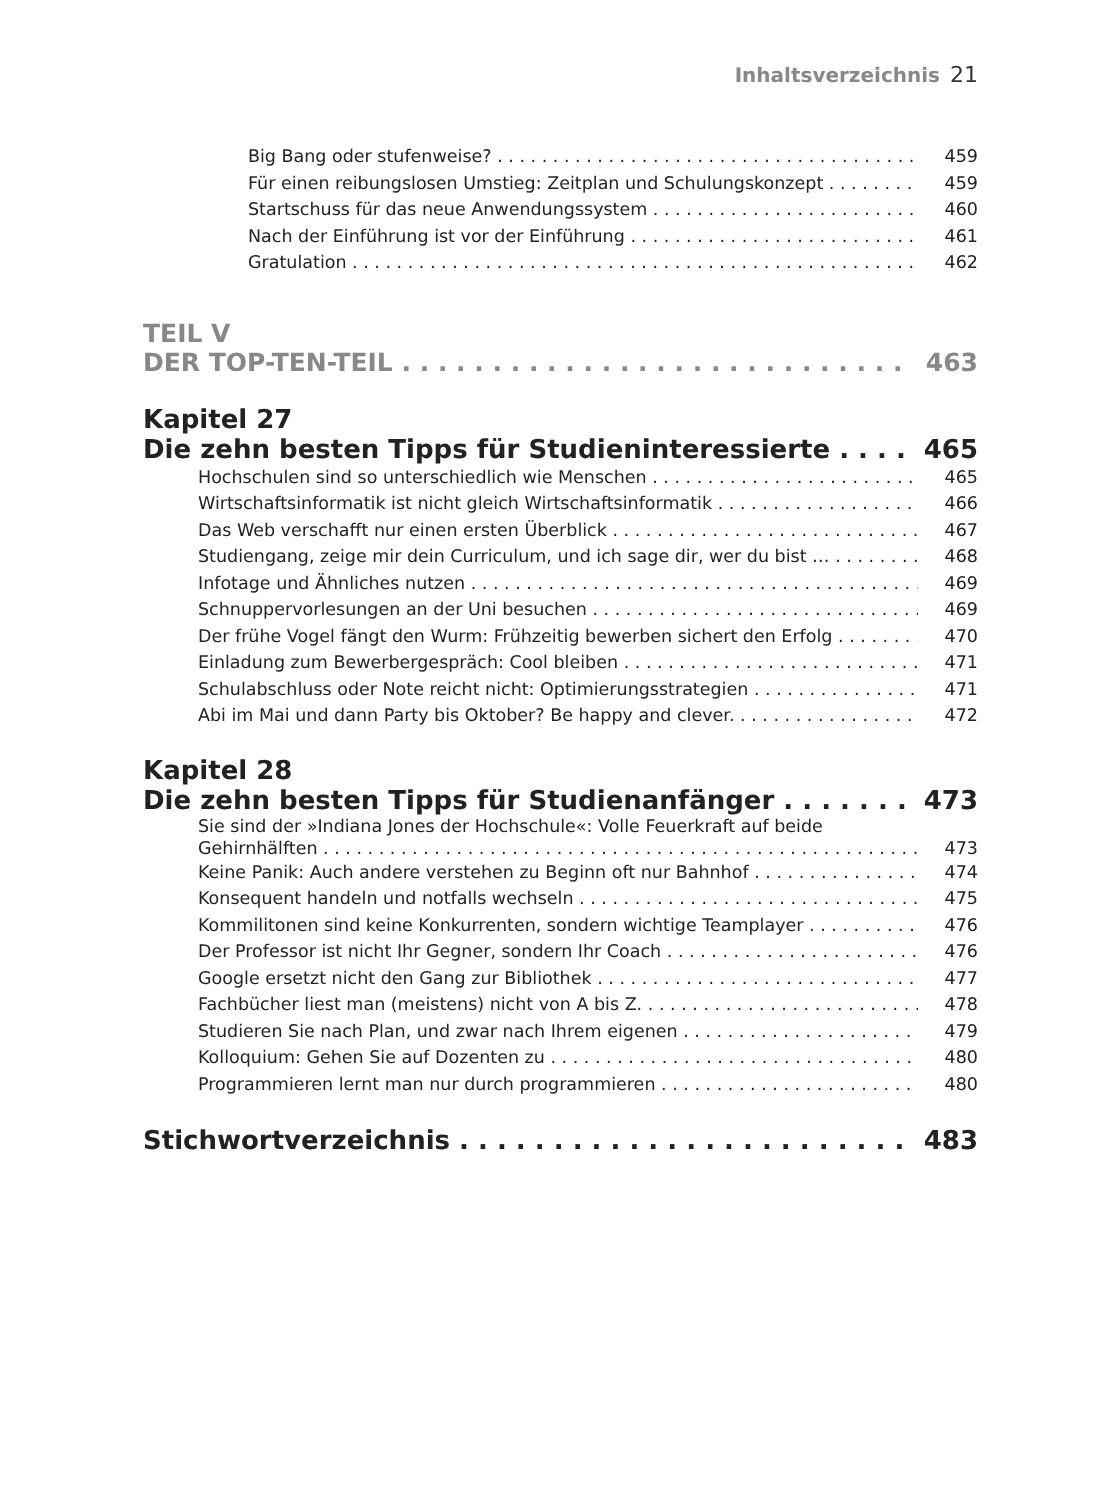Inhaltsverzeichnis 21
Big Bang oder stufenweise? 459
Für einen reibungslosen Umstieg: Zeitplan und Schulungskonzept 459
Startschuss für das neue Anwendungssystem 460
Nach der Einführung ist vor der Einführung 461
Gratulation 462
TEIL V
DER TOP-TEN-TEIL 463
Kapitel 27
Die zehn besten Tipps für Studieninteressierte 465
Hochschulen sind so unterschiedlich wie Menschen 465
Wirtschaftsinformatik ist nicht gleich Wirtschaftsinformatik 466
Das Web verschafft nur einen ersten Überblick 467
Studiengang, zeige mir dein Curriculum, und ich sage dir, wer du bist … 468
Infotage und Ähnliches nutzen 469
Schnuppervorlesungen an der Uni besuchen 469
Der frühe Vogel fängt den Wurm: Frühzeitig bewerben sichert den Erfolg 470
Einladung zum Bewerbergespräch: Cool bleiben 471
Schulabschluss oder Note reicht nicht: Optimierungsstrategien 471
Abi im Mai und dann Party bis Oktober? Be happy and clever. 472
Kapitel 28
Die zehn besten Tipps für Studienanfänger 473
Sie sind der »Indiana Jones der Hochschule«: Volle Feuerkraft auf beide
Gehirnhälften 473
Keine Panik: Auch andere verstehen zu Beginn oft nur Bahnhof 474
Konsequent handeln und notfalls wechseln 475
Kommilitonen sind keine Konkurrenten, sondern wichtige Teamplayer 476
Der Professor ist nicht Ihr Gegner, sondern Ihr Coach 476
Google ersetzt nicht den Gang zur Bibliothek 477
Fachbücher liest man (meistens) nicht von A bis Z. 478
Studieren Sie nach Plan, und zwar nach Ihrem eigenen 479
Kolloquium: Gehen Sie auf Dozenten zu 480
Programmieren lernt man nur durch programmieren 480
Stichwortverzeichnis 483